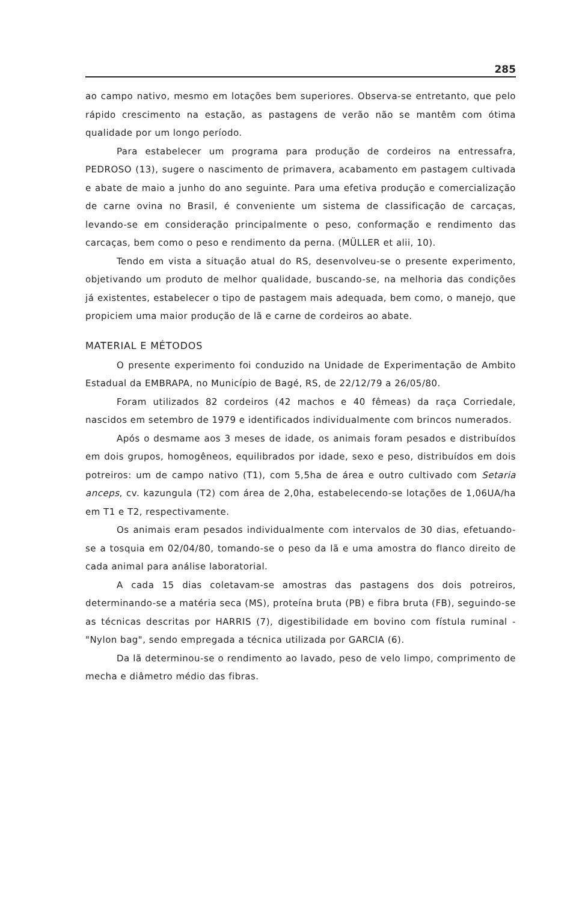285
ao campo nativo, mesmo em lotações bem superiores. Observa-se entretanto, que pelo rápido crescimento na estação, as pastagens de verão não se mantêm com ótima qualidade por um longo período.
Para estabelecer um programa para produção de cordeiros na entressafra, PEDROSO (13), sugere o nascimento de primavera, acabamento em pastagem cultivada e abate de maio a junho do ano seguinte. Para uma efetiva produção e comercialização de carne ovina no Brasil, é conveniente um sistema de classificação de carcaças, levando-se em consideração principalmente o peso, conformação e rendimento das carcaças, bem como o peso e rendimento da perna. (MÜLLER et alii, 10).
Tendo em vista a situação atual do RS, desenvolveu-se o presente experimento, objetivando um produto de melhor qualidade, buscando-se, na melhoria das condições já existentes, estabelecer o tipo de pastagem mais adequada, bem como, o manejo, que propiciem uma maior produção de lã e carne de cordeiros ao abate.
MATERIAL E MÉTODOS
O presente experimento foi conduzido na Unidade de Experimentação de Ambito Estadual da EMBRAPA, no Município de Bagé, RS, de 22/12/79 a 26/05/80.
Foram utilizados 82 cordeiros (42 machos e 40 fêmeas) da raça Corriedale, nascidos em setembro de 1979 e identificados individualmente com brincos numerados.
Após o desmame aos 3 meses de idade, os animais foram pesados e distribuídos em dois grupos, homogêneos, equilibrados por idade, sexo e peso, distribuídos em dois potreiros: um de campo nativo (T1), com 5,5ha de área e outro cultivado com Setaria anceps, cv. kazungula (T2) com área de 2,0ha, estabelecendo-se lotações de 1,06UA/ha em T1 e T2, respectivamente.
Os animais eram pesados individualmente com intervalos de 30 dias, efetuando-se a tosquia em 02/04/80, tomando-se o peso da lã e uma amostra do flanco direito de cada animal para análise laboratorial.
A cada 15 dias coletavam-se amostras das pastagens dos dois potreiros, determinando-se a matéria seca (MS), proteína bruta (PB) e fibra bruta (FB), seguindo-se as técnicas descritas por HARRIS (7), digestibilidade em bovino com fístula ruminal - "Nylon bag", sendo empregada a técnica utilizada por GARCIA (6).
Da lã determinou-se o rendimento ao lavado, peso de velo limpo, comprimento de mecha e diâmetro médio das fibras.